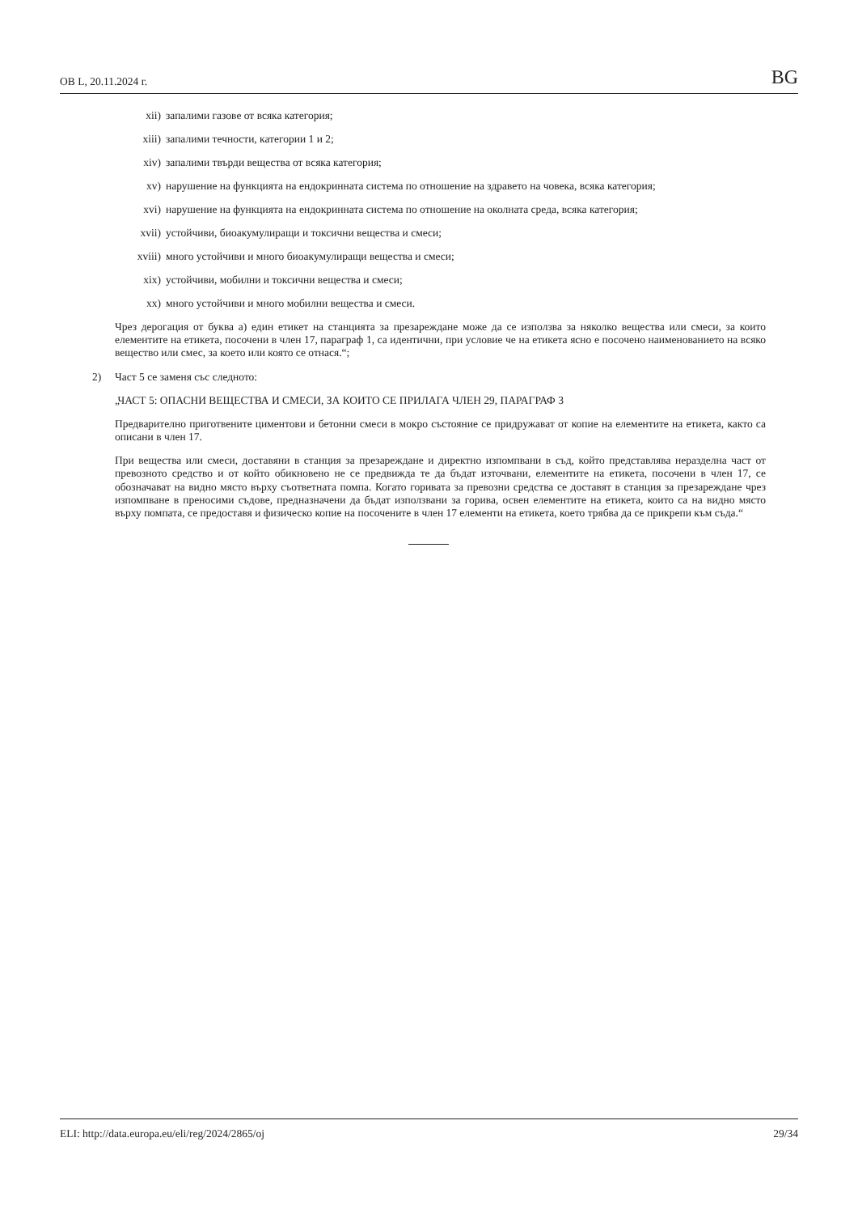ОВ L, 20.11.2024 г. BG
xii) запалими газове от всяка категория;
xiii) запалими течности, категории 1 и 2;
xiv) запалими твърди вещества от всяка категория;
xv) нарушение на функцията на ендокринната система по отношение на здравето на човека, всяка категория;
xvi) нарушение на функцията на ендокринната система по отношение на околната среда, всяка категория;
xvii) устойчиви, биоакумулиращи и токсични вещества и смеси;
xviii) много устойчиви и много биоакумулиращи вещества и смеси;
xix) устойчиви, мобилни и токсични вещества и смеси;
xx) много устойчиви и много мобилни вещества и смеси.
Чрез дерогация от буква а) един етикет на станцията за презареждане може да се използва за няколко вещества или смеси, за които елементите на етикета, посочени в член 17, параграф 1, са идентични, при условие че на етикета ясно е посочено наименованието на всяко вещество или смес, за което или която се отнася.“;
2) Част 5 се заменя със следното:
„ЧАСТ 5: ОПАСНИ ВЕЩЕСТВА И СМЕСИ, ЗА КОИТО СЕ ПРИЛАГА ЧЛЕН 29, ПАРАГРАФ 3
Предварително приготвените циментови и бетонни смеси в мокро състояние се придружават от копие на елементите на етикета, както са описани в член 17.
При вещества или смеси, доставяни в станция за презареждане и директно изпомпвани в съд, който представлява неразделна част от превозното средство и от който обикновено не се предвижда те да бъдат източвани, елементите на етикета, посочени в член 17, се обозначават на видно място върху съответната помпа. Когато горивата за превозни средства се доставят в станция за презареждане чрез изпомпване в преносими съдове, предназначени да бъдат използвани за горива, освен елементите на етикета, които са на видно място върху помпата, се предоставя и физическо копие на посочените в член 17 елементи на етикета, което трябва да се прикрепи към съда.“
ELI: http://data.europa.eu/eli/reg/2024/2865/oj 29/34